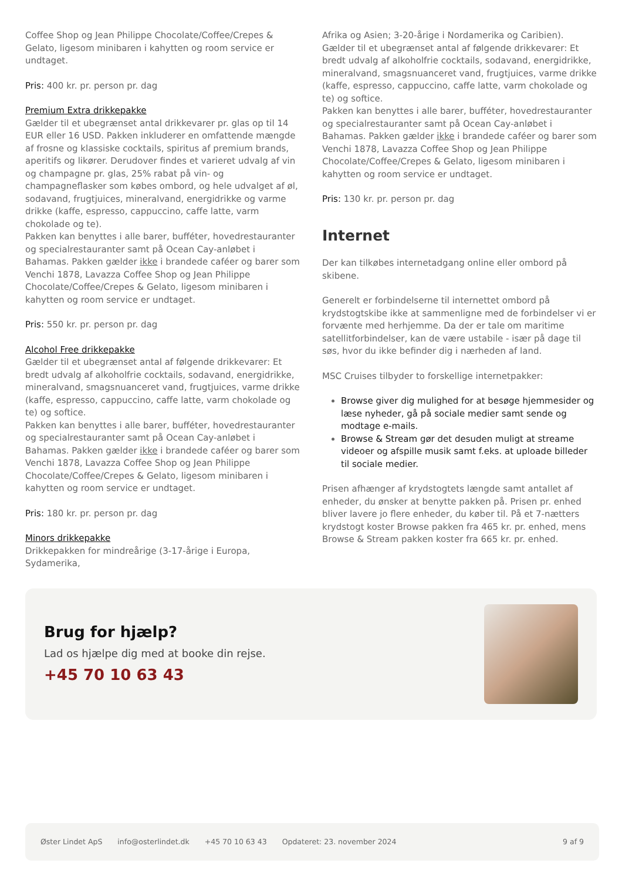Coffee Shop og Jean Philippe Chocolate/Coffee/Crepes & Gelato, ligesom minibaren i kahytten og room service er undtaget.
Pris: 400 kr. pr. person pr. dag
Premium Extra drikkepakke
Gælder til et ubegrænset antal drikkevarer pr. glas op til 14 EUR eller 16 USD. Pakken inkluderer en omfattende mængde af frosne og klassiske cocktails, spiritus af premium brands, aperitifs og likører. Derudover findes et varieret udvalg af vin og champagne pr. glas, 25% rabat på vin- og champagneflasker som købes ombord, og hele udvalget af øl, sodavand, frugtjuices, mineralvand, energidrikke og varme drikke (kaffe, espresso, cappuccino, caffe latte, varm chokolade og te).
Pakken kan benyttes i alle barer, bufféter, hovedrestauranter og specialrestauranter samt på Ocean Cay-anløbet i Bahamas. Pakken gælder ikke i brandede caféer og barer som Venchi 1878, Lavazza Coffee Shop og Jean Philippe Chocolate/Coffee/Crepes & Gelato, ligesom minibaren i kahytten og room service er undtaget.
Pris: 550 kr. pr. person pr. dag
Alcohol Free drikkepakke
Gælder til et ubegrænset antal af følgende drikkevarer: Et bredt udvalg af alkoholfrie cocktails, sodavand, energidrikke, mineralvand, smagsnuanceret vand, frugtjuices, varme drikke (kaffe, espresso, cappuccino, caffe latte, varm chokolade og te) og softice.
Pakken kan benyttes i alle barer, bufféter, hovedrestauranter og specialrestauranter samt på Ocean Cay-anløbet i Bahamas. Pakken gælder ikke i brandede caféer og barer som Venchi 1878, Lavazza Coffee Shop og Jean Philippe Chocolate/Coffee/Crepes & Gelato, ligesom minibaren i kahytten og room service er undtaget.
Pris: 180 kr. pr. person pr. dag
Minors drikkepakke
Drikkepakken for mindreårige (3-17-årige i Europa, Sydamerika,
Afrika og Asien; 3-20-årige i Nordamerika og Caribien). Gælder til et ubegrænset antal af følgende drikkevarer: Et bredt udvalg af alkoholfrie cocktails, sodavand, energidrikke, mineralvand, smagsnuanceret vand, frugtjuices, varme drikke (kaffe, espresso, cappuccino, caffe latte, varm chokolade og te) og softice.
Pakken kan benyttes i alle barer, bufféter, hovedrestauranter og specialrestauranter samt på Ocean Cay-anløbet i Bahamas. Pakken gælder ikke i brandede caféer og barer som Venchi 1878, Lavazza Coffee Shop og Jean Philippe Chocolate/Coffee/Crepes & Gelato, ligesom minibaren i kahytten og room service er undtaget.
Pris: 130 kr. pr. person pr. dag
Internet
Der kan tilkøbes internetadgang online eller ombord på skibene.
Generelt er forbindelserne til internettet ombord på krydstogtskibe ikke at sammenligne med de forbindelser vi er forvænte med herhjemme. Da der er tale om maritime satellitforbindelser, kan de være ustabile - især på dage til søs, hvor du ikke befinder dig i nærheden af land.
MSC Cruises tilbyder to forskellige internetpakker:
Browse giver dig mulighed for at besøge hjemmesider og læse nyheder, gå på sociale medier samt sende og modtage e-mails.
Browse & Stream gør det desuden muligt at streame videoer og afspille musik samt f.eks. at uploade billeder til sociale medier.
Prisen afhænger af krydstogtets længde samt antallet af enheder, du ønsker at benytte pakken på. Prisen pr. enhed bliver lavere jo flere enheder, du køber til. På et 7-nætters krydstogt koster Browse pakken fra 465 kr. pr. enhed, mens Browse & Stream pakken koster fra 665 kr. pr. enhed.
Brug for hjælp?
Lad os hjælpe dig med at booke din rejse.
+45 70 10 63 43
Øster Lindet ApS info@osterlindet.dk +45 70 10 63 43 Opdateret: 23. november 2024 9 af 9